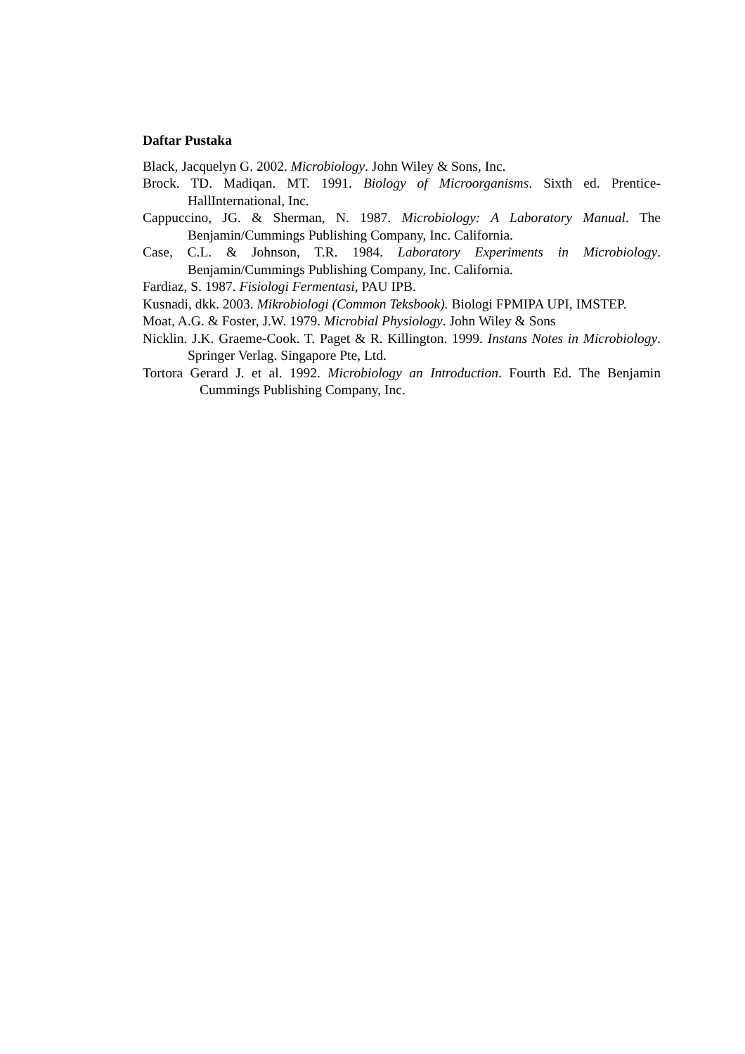Daftar Pustaka
Black, Jacquelyn G. 2002. Microbiology. John Wiley & Sons, Inc.
Brock. TD. Madiqan. MT. 1991. Biology of Microorganisms. Sixth ed. Prentice-HallInternational, Inc.
Cappuccino, JG. & Sherman, N. 1987. Microbiology: A Laboratory Manual. The Benjamin/Cummings Publishing Company, Inc. California.
Case, C.L. & Johnson, T.R. 1984. Laboratory Experiments in Microbiology. Benjamin/Cummings Publishing Company, Inc. California.
Fardiaz, S. 1987. Fisiologi Fermentasi, PAU IPB.
Kusnadi, dkk. 2003. Mikrobiologi (Common Teksbook). Biologi FPMIPA UPI, IMSTEP.
Moat, A.G. & Foster, J.W. 1979. Microbial Physiology. John Wiley & Sons
Nicklin. J.K. Graeme-Cook. T. Paget & R. Killington. 1999. Instans Notes in Microbiology. Springer Verlag. Singapore Pte, Ltd.
Tortora Gerard J. et al. 1992. Microbiology an Introduction. Fourth Ed. The Benjamin Cummings Publishing Company, Inc.